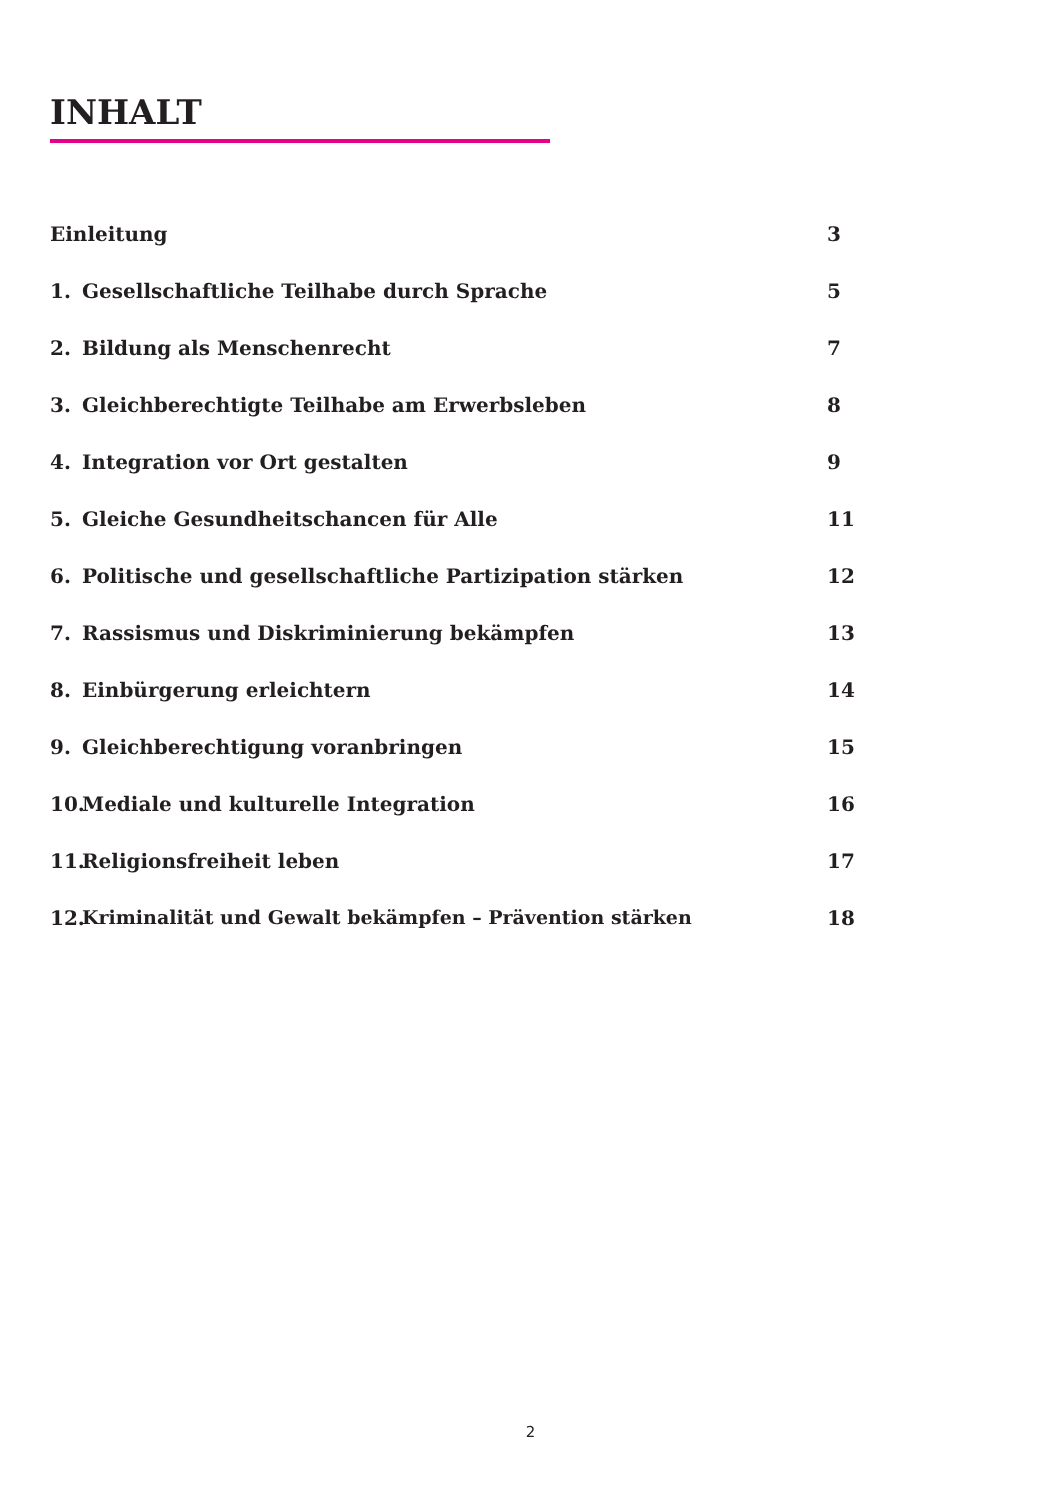INHALT
Einleitung 3
1. Gesellschaftliche Teilhabe durch Sprache 5
2. Bildung als Menschenrecht 7
3. Gleichberechtigte Teilhabe am Erwerbsleben 8
4. Integration vor Ort gestalten 9
5. Gleiche Gesundheitschancen für Alle 11
6. Politische und gesellschaftliche Partizipation stärken 12
7. Rassismus und Diskriminierung bekämpfen 13
8. Einbürgerung erleichtern 14
9. Gleichberechtigung voranbringen 15
10. Mediale und kulturelle Integration 16
11. Religionsfreiheit leben 17
12. Kriminalität und Gewalt bekämpfen – Prävention stärken 18
2